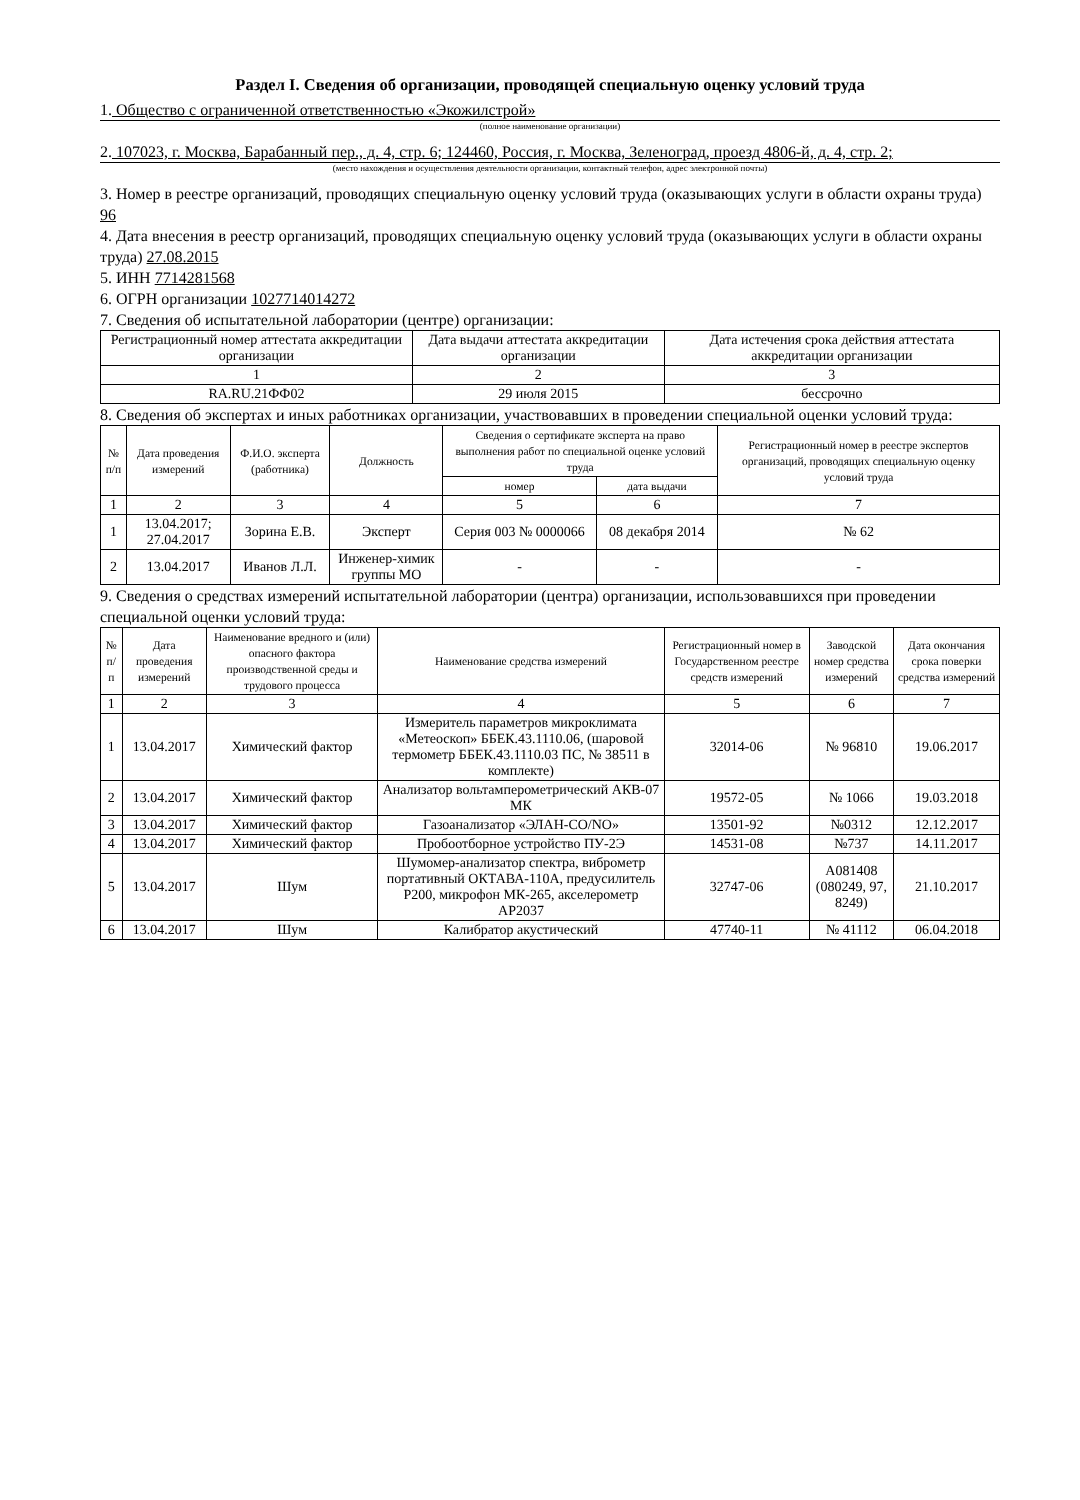Раздел I. Сведения об организации, проводящей специальную оценку условий труда
1. Общество с ограниченной ответственностью «Экожилстрой»
(полное наименование организации)
2. 107023, г. Москва, Барабанный пер., д. 4, стр. 6; 124460, Россия, г. Москва, Зеленоград, проезд 4806-й, д. 4, стр. 2;
(место нахождения и осуществления деятельности организации, контактный телефон, адрес электронной почты)
3. Номер в реестре организаций, проводящих специальную оценку условий труда (оказывающих услуги в области охраны труда) 96
4. Дата внесения в реестр организаций, проводящих специальную оценку условий труда (оказывающих услуги в области охраны труда) 27.08.2015
5. ИНН 7714281568
6. ОГРН организации 1027714014272
7. Сведения об испытательной лаборатории (центре) организации:
| Регистрационный номер аттестата аккредитации организации | Дата выдачи аттестата аккредитации организации | Дата истечения срока действия аттестата аккредитации организации |
| --- | --- | --- |
| 1 | 2 | 3 |
| RA.RU.21ФФ02 | 29 июля 2015 | бессрочно |
8. Сведения об экспертах и иных работниках организации, участвовавших в проведении специальной оценки условий труда:
| № п/п | Дата проведения измерений | Ф.И.О. эксперта (работника) | Должность | Сведения о сертификате эксперта на право выполнения работ по специальной оценке условий труда | | Регистрационный номер в реестре экспертов организаций, проводящих специальную оценку условий труда |
| --- | --- | --- | --- | --- | --- | --- |
| | | | | номер | дата выдачи | |
| 1 | 2 | 3 | 4 | 5 | 6 | 7 |
| 1 | 13.04.2017; 27.04.2017 | Зорина Е.В. | Эксперт | Серия 003 № 0000066 | 08 декабря 2014 | № 62 |
| 2 | 13.04.2017 | Иванов Л.Л. | Инженер-химик группы МО | - | - | - |
9. Сведения о средствах измерений испытательной лаборатории (центра) организации, использовавшихся при проведении специальной оценки условий труда:
| № п/п | Дата проведения измерений | Наименование вредного и (или) опасного фактора производственной среды и трудового процесса | Наименование средства измерений | Регистрационный номер в Государственном реестре средств измерений | Заводской номер средства измерений | Дата окончания срока поверки средства измерений |
| --- | --- | --- | --- | --- | --- | --- |
| 1 | 2 | 3 | 4 | 5 | 6 | 7 |
| 1 | 13.04.2017 | Химический фактор | Измеритель параметров микроклимата «Метеоскоп» ББЕК.43.1110.06, (шаровой термометр ББЕК.43.1110.03 ПС, № 38511 в комплекте) | 32014-06 | № 96810 | 19.06.2017 |
| 2 | 13.04.2017 | Химический фактор | Анализатор вольтамперометрический АКВ-07 МК | 19572-05 | № 1066 | 19.03.2018 |
| 3 | 13.04.2017 | Химический фактор | Газоанализатор «ЭЛАН-CO/NO» | 13501-92 | №0312 | 12.12.2017 |
| 4 | 13.04.2017 | Химический фактор | Пробоотборное устройство ПУ-2Э | 14531-08 | №737 | 14.11.2017 |
| 5 | 13.04.2017 | Шум | Шумомер-анализатор спектра, виброметр портативный ОКТАВА-110А, предусилитель Р200, микрофон МК-265, акселерометр АР2037 | 32747-06 | A081408 (080249, 97, 8249) | 21.10.2017 |
| 6 | 13.04.2017 | Шум | Калибратор акустический | 47740-11 | № 41112 | 06.04.2018 |